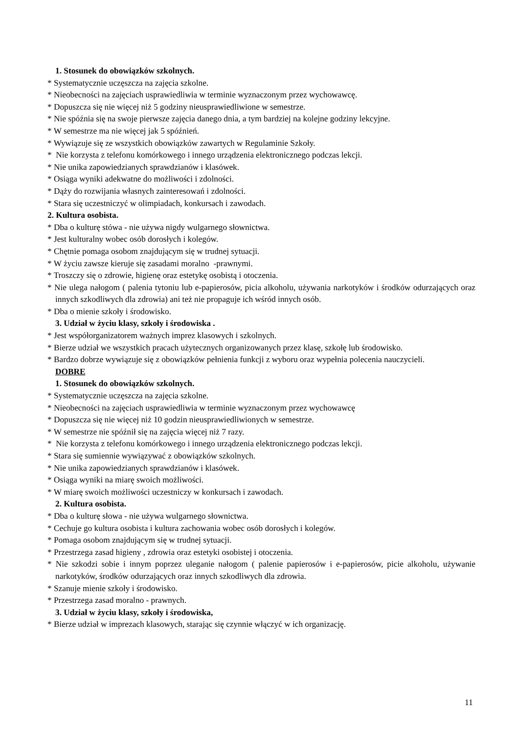1. Stosunek do obowiązków szkolnych.
* Systematycznie uczęszcza na zajęcia szkolne.
* Nieobecności na zajęciach usprawiedliwia w terminie wyznaczonym przez wychowawcę.
* Dopuszcza się nie więcej niż 5 godziny nieusprawiedliwione w semestrze.
* Nie spóźnia się na swoje pierwsze zajęcia danego dnia, a tym bardziej na kolejne godziny lekcyjne.
* W semestrze ma nie więcej jak 5 spóźnień.
* Wywiązuje się ze wszystkich obowiązków zawartych w Regulaminie Szkoły.
* Nie korzysta z telefonu komórkowego i innego urządzenia elektronicznego podczas lekcji.
* Nie unika zapowiedzianych sprawdzianów i klasówek.
* Osiąga wyniki adekwatne do możliwości i zdolności.
* Dąży do rozwijania własnych zainteresowań i zdolności.
* Stara się uczestniczyć w olimpiadach, konkursach i zawodach.
2. Kultura osobista.
* Dba o kulturę stówa - nie używa nigdy wulgarnego słownictwa.
* Jest kulturalny wobec osób dorosłych i kolegów.
* Chętnie pomaga osobom znajdującym się w trudnej sytuacji.
* W życiu zawsze kieruje się zasadami moralno -prawnymi.
* Troszczy się o zdrowie, higienę oraz estetykę osobistą i otoczenia.
* Nie ulega nałogom ( palenia tytoniu lub e-papierosów, picia alkoholu, używania narkotyków i środków odurzających oraz innych szkodliwych dla zdrowia) ani też nie propaguje ich wśród innych osób.
* Dba o mienie szkoły i środowisko.
3. Udział w życiu klasy, szkoły i środowiska .
* Jest współorganizatorem ważnych imprez klasowych i szkolnych.
* Bierze udział we wszystkich pracach użytecznych organizowanych przez klasę, szkołę lub środowisko.
* Bardzo dobrze wywiązuje się z obowiązków pełnienia funkcji z wyboru oraz wypełnia polecenia nauczycieli.
DOBRE
1. Stosunek do obowiązków szkolnych.
* Systematycznie uczęszcza na zajęcia szkolne.
* Nieobecności na zajęciach usprawiedliwia w terminie wyznaczonym przez wychowawcę
* Dopuszcza się nie więcej niż 10 godzin nieusprawiedliwionych w semestrze.
* W semestrze nie spóźnił się na zajęcia więcej niż 7 razy.
* Nie korzysta z telefonu komórkowego i innego urządzenia elektronicznego podczas lekcji.
* Stara się sumiennie wywiązywać z obowiązków szkolnych.
* Nie unika zapowiedzianych sprawdzianów i klasówek.
* Osiąga wyniki na miarę swoich możliwości.
* W miarę swoich możliwości uczestniczy w konkursach i zawodach.
2. Kultura osobista.
* Dba o kulturę słowa - nie używa wulgarnego słownictwa.
* Cechuje go kultura osobista i kultura zachowania wobec osób dorosłych i kolegów.
* Pomaga osobom znajdującym się w trudnej sytuacji.
* Przestrzega zasad higieny , zdrowia oraz estetyki osobistej i otoczenia.
* Nie szkodzi sobie i innym poprzez uleganie nałogom ( palenie papierosów i e-papierosów, picie alkoholu, używanie narkotyków, środków odurzających oraz innych szkodliwych dla zdrowia.
* Szanuje mienie szkoły i środowisko.
* Przestrzega zasad moralno - prawnych.
3. Udział w życiu klasy, szkoły i środowiska,
* Bierze udział w imprezach klasowych, starając się czynnie włączyć w ich organizację.
11